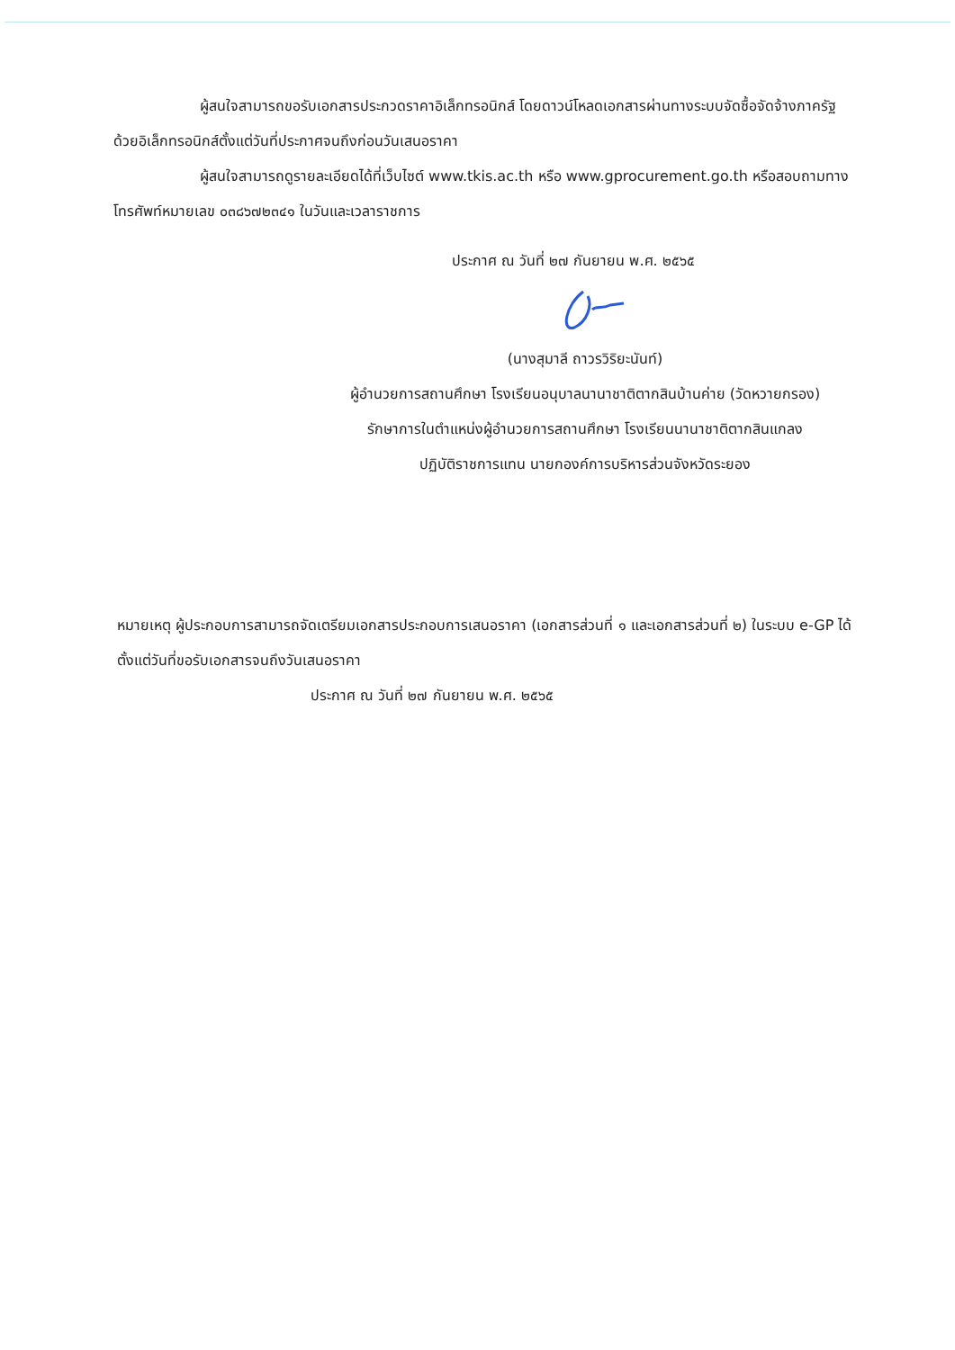ผู้สนใจสามารถขอรับเอกสารประกวดราคาอิเล็กทรอนิกส์ โดยดาวน์โหลดเอกสารผ่านทางระบบจัดซื้อจัดจ้างภาครัฐด้วยอิเล็กทรอนิกส์ตั้งแต่วันที่ประกาศจนถึงก่อนวันเสนอราคา
ผู้สนใจสามารถดูรายละเอียดได้ที่เว็บไซต์ www.tkis.ac.th หรือ www.gprocurement.go.th หรือสอบถามทางโทรศัพท์หมายเลข ๐๓๘๖๗๒๓๔๑ ในวันและเวลาราชการ
ประกาศ ณ วันที่ ๒๗ กันยายน พ.ศ. ๒๕๖๕
(นางสุมาลี ถาวรวิริยะนันท์)
ผู้อำนวยการสถานศึกษา โรงเรียนอนุบาลนานาชาติตากสินบ้านค่าย (วัดหวายกรอง)
รักษาการในตำแหน่งผู้อำนวยการสถานศึกษา โรงเรียนนานาชาติตากสินแกลง
ปฏิบัติราชการแทน นายกองค์การบริหารส่วนจังหวัดระยอง
หมายเหตุ ผู้ประกอบการสามารถจัดเตรียมเอกสารประกอบการเสนอราคา (เอกสารส่วนที่ ๑ และเอกสารส่วนที่ ๒) ในระบบ e-GP ได้ตั้งแต่วันที่ขอรับเอกสารจนถึงวันเสนอราคา
ประกาศ ณ วันที่ ๒๗ กันยายน พ.ศ. ๒๕๖๕